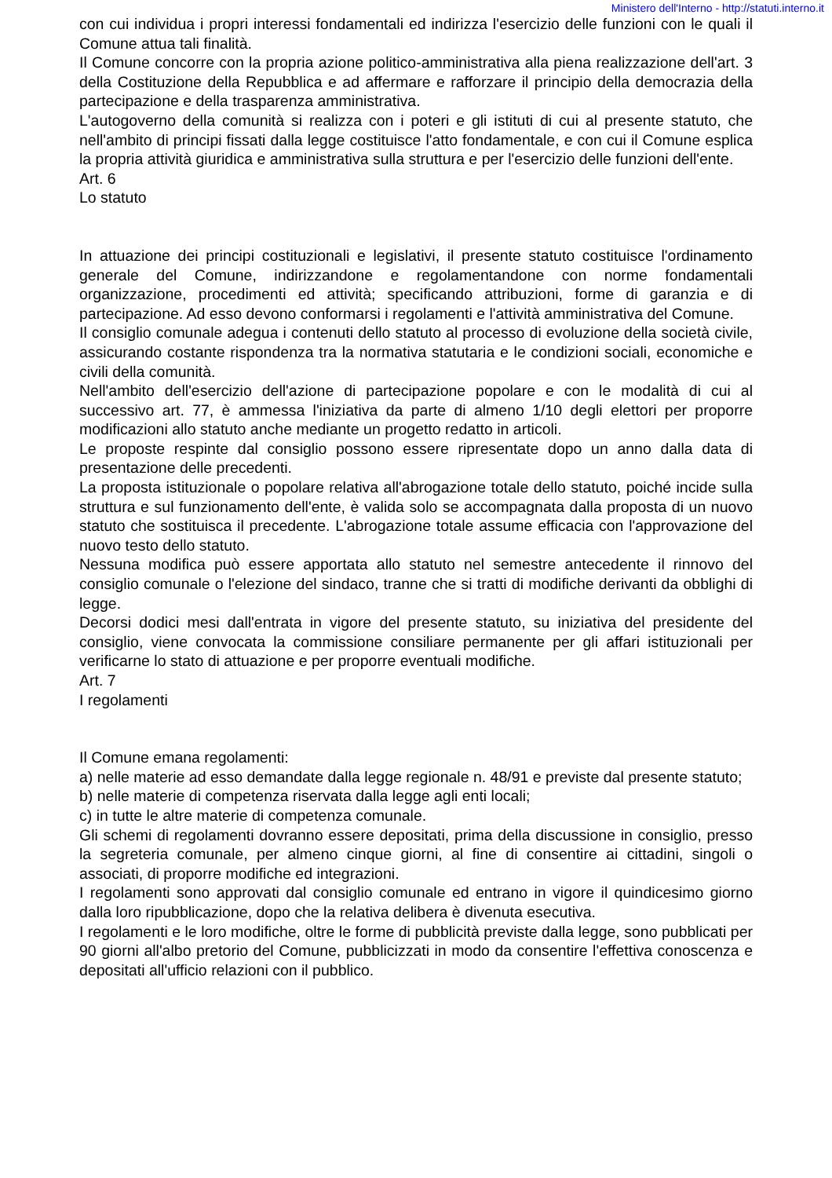Ministero dell'Interno - http://statuti.interno.it
con cui individua i propri interessi fondamentali ed indirizza l'esercizio delle funzioni con le quali il Comune attua tali finalità.
Il Comune concorre con la propria azione politico-amministrativa alla piena realizzazione dell'art. 3 della Costituzione della Repubblica e ad affermare e rafforzare il principio della democrazia della partecipazione e della trasparenza amministrativa.
L'autogoverno della comunità si realizza con i poteri e gli istituti di cui al presente statuto, che nell'ambito di principi fissati dalla legge costituisce l'atto fondamentale, e con cui il Comune esplica la propria attività giuridica e amministrativa sulla struttura e per l'esercizio delle funzioni dell'ente.
Art. 6
Lo statuto
In attuazione dei principi costituzionali e legislativi, il presente statuto costituisce l'ordinamento generale del Comune, indirizzandone e regolamentandone con norme fondamentali organizzazione, procedimenti ed attività; specificando attribuzioni, forme di garanzia e di partecipazione. Ad esso devono conformarsi i regolamenti e l'attività amministrativa del Comune.
Il consiglio comunale adegua i contenuti dello statuto al processo di evoluzione della società civile, assicurando costante rispondenza tra la normativa statutaria e le condizioni sociali, economiche e civili della comunità.
Nell'ambito dell'esercizio dell'azione di partecipazione popolare e con le modalità di cui al successivo art. 77, è ammessa l'iniziativa da parte di almeno 1/10 degli elettori per proporre modificazioni allo statuto anche mediante un progetto redatto in articoli.
Le proposte respinte dal consiglio possono essere ripresentate dopo un anno dalla data di presentazione delle precedenti.
La proposta istituzionale o popolare relativa all'abrogazione totale dello statuto, poiché incide sulla struttura e sul funzionamento dell'ente, è valida solo se accompagnata dalla proposta di un nuovo statuto che sostituisca il precedente. L'abrogazione totale assume efficacia con l'approvazione del nuovo testo dello statuto.
Nessuna modifica può essere apportata allo statuto nel semestre antecedente il rinnovo del consiglio comunale o l'elezione del sindaco, tranne che si tratti di modifiche derivanti da obblighi di legge.
Decorsi dodici mesi dall'entrata in vigore del presente statuto, su iniziativa del presidente del consiglio, viene convocata la commissione consiliare permanente per gli affari istituzionali per verificarne lo stato di attuazione e per proporre eventuali modifiche.
Art. 7
I regolamenti
Il Comune emana regolamenti:
a) nelle materie ad esso demandate dalla legge regionale n. 48/91 e previste dal presente statuto;
b) nelle materie di competenza riservata dalla legge agli enti locali;
c) in tutte le altre materie di competenza comunale.
Gli schemi di regolamenti dovranno essere depositati, prima della discussione in consiglio, presso la segreteria comunale, per almeno cinque giorni, al fine di consentire ai cittadini, singoli o associati, di proporre modifiche ed integrazioni.
I regolamenti sono approvati dal consiglio comunale ed entrano in vigore il quindicesimo giorno dalla loro ripubblicazione, dopo che la relativa delibera è divenuta esecutiva.
I regolamenti e le loro modifiche, oltre le forme di pubblicità previste dalla legge, sono pubblicati per 90 giorni all'albo pretorio del Comune, pubblicizzati in modo da consentire l'effettiva conoscenza e depositati all'ufficio relazioni con il pubblico.